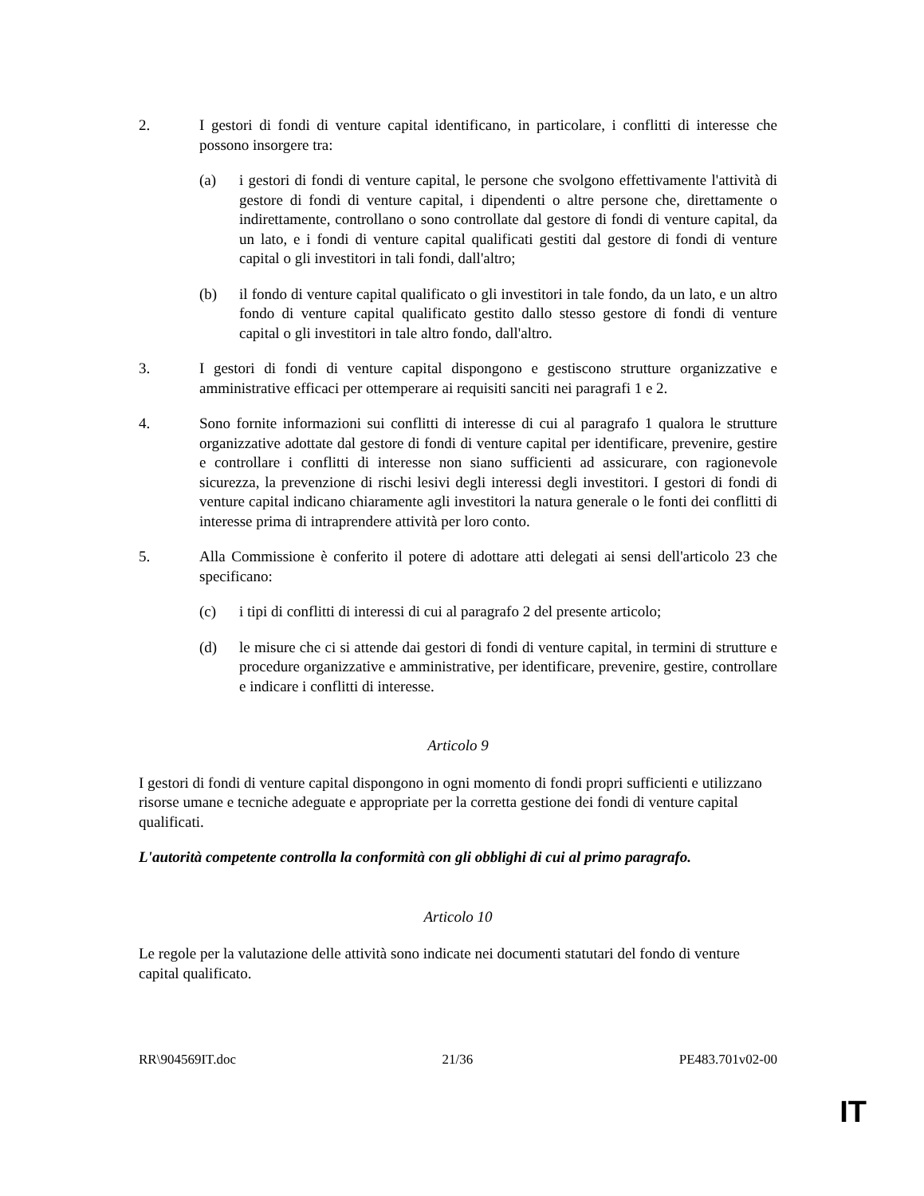2. I gestori di fondi di venture capital identificano, in particolare, i conflitti di interesse che possono insorgere tra:
(a) i gestori di fondi di venture capital, le persone che svolgono effettivamente l'attività di gestore di fondi di venture capital, i dipendenti o altre persone che, direttamente o indirettamente, controllano o sono controllate dal gestore di fondi di venture capital, da un lato, e i fondi di venture capital qualificati gestiti dal gestore di fondi di venture capital o gli investitori in tali fondi, dall'altro;
(b) il fondo di venture capital qualificato o gli investitori in tale fondo, da un lato, e un altro fondo di venture capital qualificato gestito dallo stesso gestore di fondi di venture capital o gli investitori in tale altro fondo, dall'altro.
3. I gestori di fondi di venture capital dispongono e gestiscono strutture organizzative e amministrative efficaci per ottemperare ai requisiti sanciti nei paragrafi 1 e 2.
4. Sono fornite informazioni sui conflitti di interesse di cui al paragrafo 1 qualora le strutture organizzative adottate dal gestore di fondi di venture capital per identificare, prevenire, gestire e controllare i conflitti di interesse non siano sufficienti ad assicurare, con ragionevole sicurezza, la prevenzione di rischi lesivi degli interessi degli investitori. I gestori di fondi di venture capital indicano chiaramente agli investitori la natura generale o le fonti dei conflitti di interesse prima di intraprendere attività per loro conto.
5. Alla Commissione è conferito il potere di adottare atti delegati ai sensi dell'articolo 23 che specificano:
(c) i tipi di conflitti di interessi di cui al paragrafo 2 del presente articolo;
(d) le misure che ci si attende dai gestori di fondi di venture capital, in termini di strutture e procedure organizzative e amministrative, per identificare, prevenire, gestire, controllare e indicare i conflitti di interesse.
Articolo 9
I gestori di fondi di venture capital dispongono in ogni momento di fondi propri sufficienti e utilizzano risorse umane e tecniche adeguate e appropriate per la corretta gestione dei fondi di venture capital qualificati.
L'autorità competente controlla la conformità con gli obblighi di cui al primo paragrafo.
Articolo 10
Le regole per la valutazione delle attività sono indicate nei documenti statutari del fondo di venture capital qualificato.
RR\904569IT.doc 21/36 PE483.701v02-00
IT